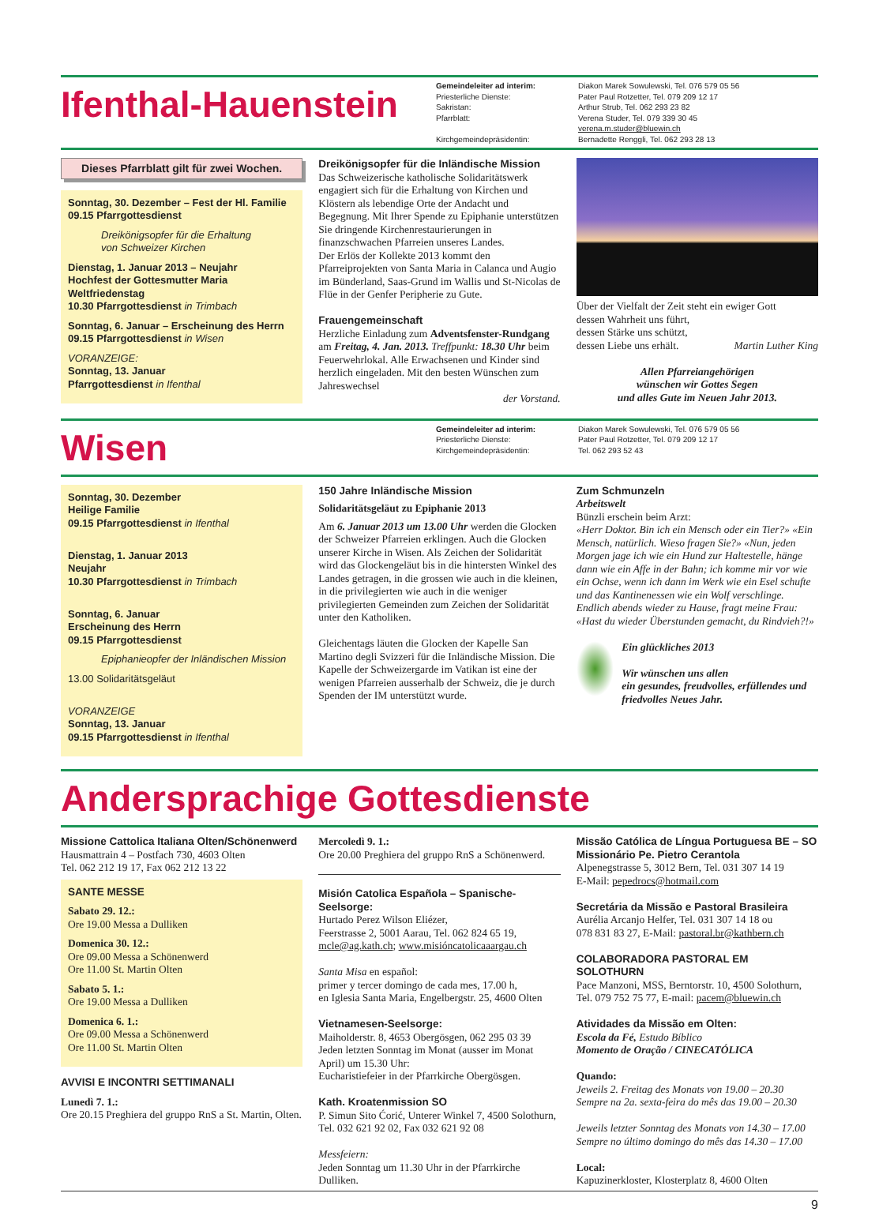Ifenthal-Hauenstein
Gemeindeleiter ad interim:
Priesterliche Dienste:
Sakristan:
Pfarrblatt:
Kirchgemeindepräsidentin:
Diakon Marek Sowulewski, Tel. 076 579 05 56
Pater Paul Rotzetter, Tel. 079 209 12 17
Arthur Strub, Tel. 062 293 23 82
Verena Studer, Tel. 079 339 30 45
verena.m.studer@bluewin.ch
Bernadette Renggli, Tel. 062 293 28 13
Dieses Pfarrblatt gilt für zwei Wochen.
Sonntag, 30. Dezember – Fest der Hl. Familie
09.15 Pfarrgottesdienst
Dreikönigsopfer für die Erhaltung
von Schweizer Kirchen
Dienstag, 1. Januar 2013 – Neujahr
Hochfest der Gottesmutter Maria
Weltfriedenstag
10.30 Pfarrgottesdienst in Trimbach
Sonntag, 6. Januar – Erscheinung des Herrn
09.15 Pfarrgottesdienst in Wisen
VORANZEIGE:
Sonntag, 13. Januar
Pfarrgottesdienst in Ifenthal
Dreikönigsopfer für die Inländische Mission
Das Schweizerische katholische Solidaritätswerk engagiert sich für die Erhaltung von Kirchen und Klöstern als lebendige Orte der Andacht und Begegnung. Mit Ihrer Spende zu Epiphanie unterstützen Sie dringende Kirchenrestaurierungen in finanzschwachen Pfarreien unseres Landes.
Der Erlös der Kollekte 2013 kommt den Pfarreiprojekten von Santa Maria in Calanca und Augio im Bünderland, Saas-Grund im Wallis und St-Nicolas de Flüe in der Genfer Peripherie zu Gute.
Frauengemeinschaft
Herzliche Einladung zum Adventsfenster-Rundgang am Freitag, 4. Jan. 2013. Treffpunkt: 18.30 Uhr beim Feuerwehrlokal. Alle Erwachsenen und Kinder sind herzlich eingeladen. Mit den besten Wünschen zum Jahreswechsel
der Vorstand.
Über der Vielfalt der Zeit steht ein ewiger Gott
dessen Wahrheit uns führt,
dessen Stärke uns schützt,
dessen Liebe uns erhält. Martin Luther King
Allen Pfarreiangehörigen
wünschen wir Gottes Segen
und alles Gute im Neuen Jahr 2013.
Wisen
Gemeindeleiter ad interim:
Priesterliche Dienste:
Kirchgemeindepräsidentin:
Diakon Marek Sowulewski, Tel. 076 579 05 56
Pater Paul Rotzetter, Tel. 079 209 12 17
Tel. 062 293 52 43
Sonntag, 30. Dezember
Heilige Familie
09.15 Pfarrgottesdienst in Ifenthal
Dienstag, 1. Januar 2013
Neujahr
10.30 Pfarrgottesdienst in Trimbach
Sonntag, 6. Januar
Erscheinung des Herrn
09.15 Pfarrgottesdienst
Epiphanieopfer der Inländischen Mission
13.00 Solidaritätsgeläut
VORANZEIGE
Sonntag, 13. Januar
09.15 Pfarrgottesdienst in Ifenthal
150 Jahre Inländische Mission
Solidaritätsgeläut zu Epiphanie 2013
Am 6. Januar 2013 um 13.00 Uhr werden die Glocken der Schweizer Pfarreien erklingen. Auch die Glocken unserer Kirche in Wisen. Als Zeichen der Solidarität wird das Glockengeläut bis in die hintersten Winkel des Landes getragen, in die grossen wie auch in die kleinen, in die privilegierten wie auch in die weniger privilegierten Gemeinden zum Zeichen der Solidarität unter den Katholiken.
Gleichentags läuten die Glocken der Kapelle San Martino degli Svizzeri für die Inländische Mission. Die Kapelle der Schweizergarde im Vatikan ist eine der wenigen Pfarreien ausserhalb der Schweiz, die je durch Spenden der IM unterstützt wurde.
Zum Schmunzeln
Arbeitswelt
Bünzli erschein beim Arzt:
«Herr Doktor. Bin ich ein Mensch oder ein Tier?» «Ein Mensch, natürlich. Wieso fragen Sie?» «Nun, jeden Morgen jage ich wie ein Hund zur Haltestelle, hänge dann wie ein Affe in der Bahn; ich komme mir vor wie ein Ochse, wenn ich dann im Werk wie ein Esel schufte und das Kantinenessen wie ein Wolf verschlinge. Endlich abends wieder zu Hause, fragt meine Frau: «Hast du wieder Überstunden gemacht, du Rindvieh?!»
Ein glückliches 2013
Wir wünschen uns allen
ein gesundes, freudvolles, erfüllendes und friedvolles Neues Jahr.
Andersprachige Gottesdienste
Missione Cattolica Italiana Olten/Schönenwerd
Hausmattrain 4 – Postfach 730, 4603 Olten
Tel. 062 212 19 17, Fax 062 212 13 22
SANTE MESSE
Sabato 29. 12.:
Ore 19.00 Messa a Dulliken
Domenica 30. 12.:
Ore 09.00 Messa a Schönenwerd
Ore 11.00 St. Martin Olten
Sabato 5. 1.:
Ore 19.00 Messa a Dulliken
Domenica 6. 1.:
Ore 09.00 Messa a Schönenwerd
Ore 11.00 St. Martin Olten
AVVISI E INCONTRI SETTIMANALI
Lunedì 7. 1.:
Ore 20.15 Preghiera del gruppo RnS a St. Martin, Olten.
Mercoledì 9. 1.:
Ore 20.00 Preghiera del gruppo RnS a Schönenwerd.
Misión Catolica Española – Spanische-Seelsorge:
Hurtado Perez Wilson Eliézer,
Feerstrasse 2, 5001 Aarau, Tel. 062 824 65 19,
mcle@ag.kath.ch; www.misióncatolicaaargau.ch
Santa Misa en español:
primer y tercer domingo de cada mes, 17.00 h,
en Iglesia Santa Maria, Engelbergstr. 25, 4600 Olten
Vietnamesen-Seelsorge:
Maiholderstr. 8, 4653 Obergösgen, 062 295 03 39
Jeden letzten Sonntag im Monat (ausser im Monat April) um 15.30 Uhr:
Eucharistiefeier in der Pfarrkirche Obergösgen.
Kath. Kroatenmission SO
P. Simun Sito Ćorić, Unterer Winkel 7, 4500 Solothurn,
Tel. 032 621 92 02, Fax 032 621 92 08
Messfeiern:
Jeden Sonntag um 11.30 Uhr in der Pfarrkirche Dulliken.
Missão Católica de Língua Portuguesa BE – SO
Missionário Pe. Pietro Cerantola
Alpenegstrasse 5, 3012 Bern, Tel. 031 307 14 19
E-Mail: pepedrocs@hotmail.com
Secretária da Missão e Pastoral Brasileira
Aurélia Arcanjo Helfer, Tel. 031 307 14 18 ou
078 831 83 27, E-Mail: pastoral.br@kathbern.ch
COLABORADORA PASTORAL EM SOLOTHURN
Pace Manzoni, MSS, Berntorstr. 10, 4500 Solothurn,
Tel. 079 752 75 77, E-mail: pacem@bluewin.ch
Atividades da Missão em Olten:
Escola da Fé, Estudo Bíblico
Momento de Oração / CINECATÓLICA
Quando:
Jeweils 2. Freitag des Monats von 19.00 – 20.30
Sempre na 2a. sexta-feira do mês das 19.00 – 20.30
Jeweils letzter Sonntag des Monats von 14.30 – 17.00
Sempre no último domingo do mês das 14.30 – 17.00
Local:
Kapuzinerkloster, Klosterplatz 8, 4600 Olten
9